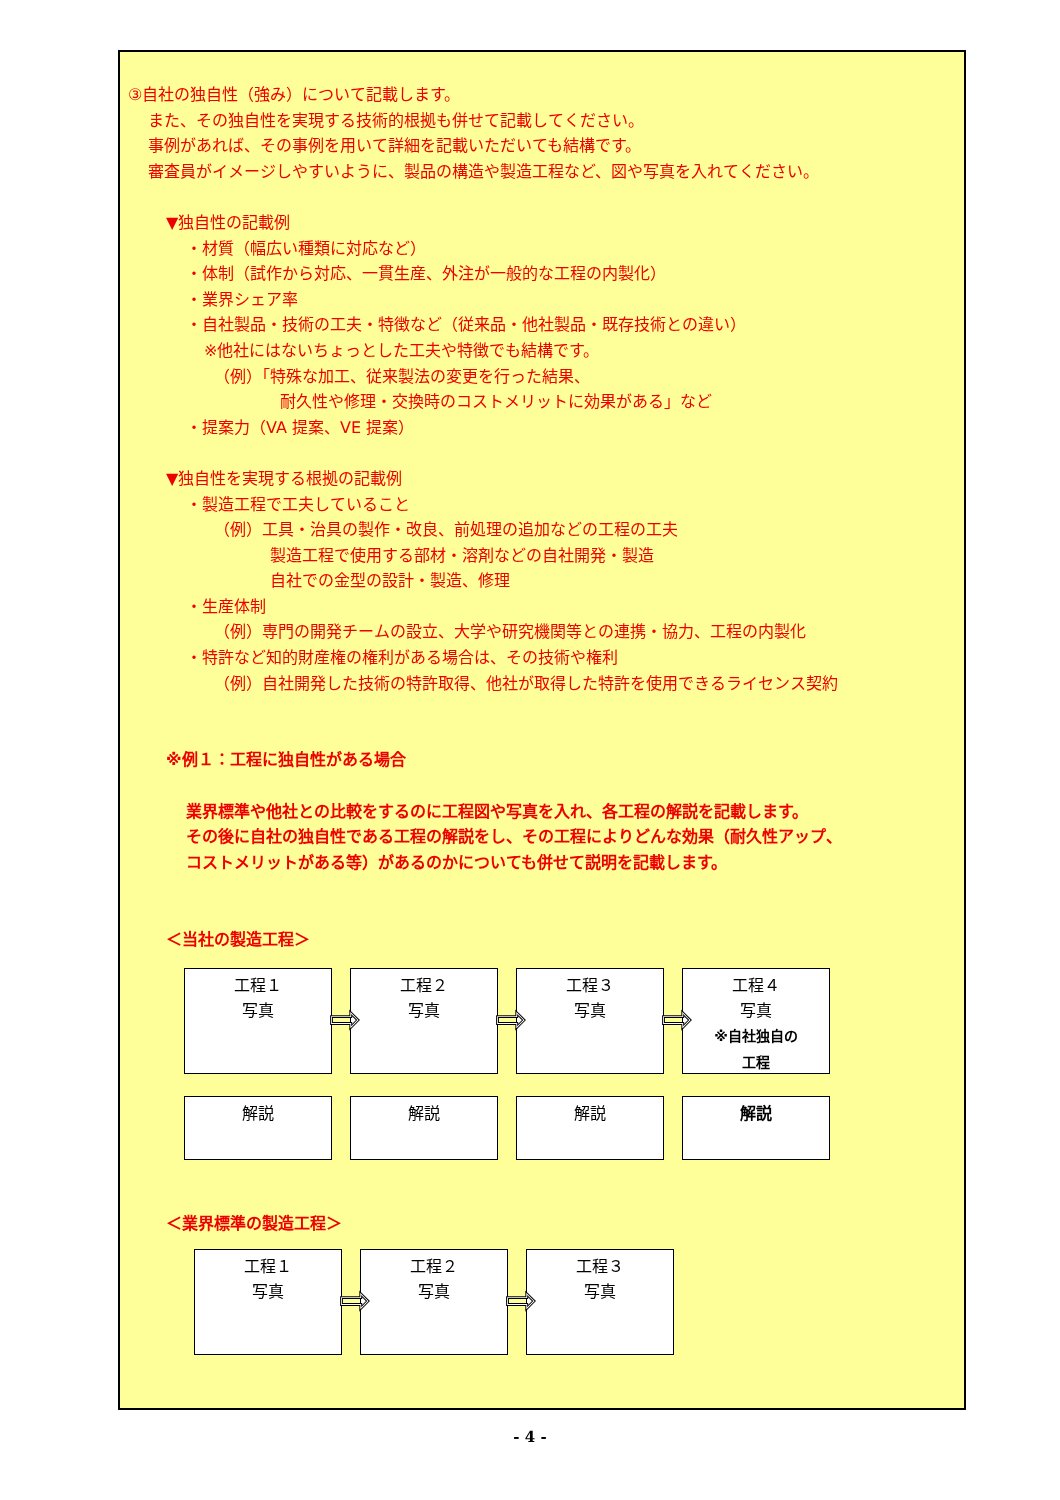③自社の独自性（強み）について記載します。
また、その独自性を実現する技術的根拠も併せて記載してください。
事例があれば、その事例を用いて詳細を記載いただいても結構です。
審査員がイメージしやすいように、製品の構造や製造工程など、図や写真を入れてください。
▼独自性の記載例
・材質（幅広い種類に対応など）
・体制（試作から対応、一貫生産、外注が一般的な工程の内製化）
・業界シェア率
・自社製品・技術の工夫・特徴など（従来品・他社製品・既存技術との違い）
※他社にはないちょっとした工夫や特徴でも結構です。
（例）「特殊な加工、従来製法の変更を行った結果、
耐久性や修理・交換時のコストメリットに効果がある」など
・提案力（VA 提案、VE 提案）
▼独自性を実現する根拠の記載例
・製造工程で工夫していること
（例）工具・治具の製作・改良、前処理の追加などの工程の工夫
製造工程で使用する部材・溶剤などの自社開発・製造
自社での金型の設計・製造、修理
・生産体制
（例）専門の開発チームの設立、大学や研究機関等との連携・協力、工程の内製化
・特許など知的財産権の権利がある場合は、その技術や権利
（例）自社開発した技術の特許取得、他社が取得した特許を使用できるライセンス契約
※例１：工程に独自性がある場合
業界標準や他社との比較をするのに工程図や写真を入れ、各工程の解説を記載します。
その後に自社の独自性である工程の解説をし、その工程によりどんな効果（耐久性アップ、
コストメリットがある等）があるのかについても併せて説明を記載します。
＜当社の製造工程＞
工程１
写真
⇨
工程２
写真
⇨
工程３
写真
⇨
工程４
写真
※自社独自の
工程
解説 解説 解説 解説
＜業界標準の製造工程＞
工程１
写真
⇨
工程２
写真
⇨
工程３
写真
- 4 -